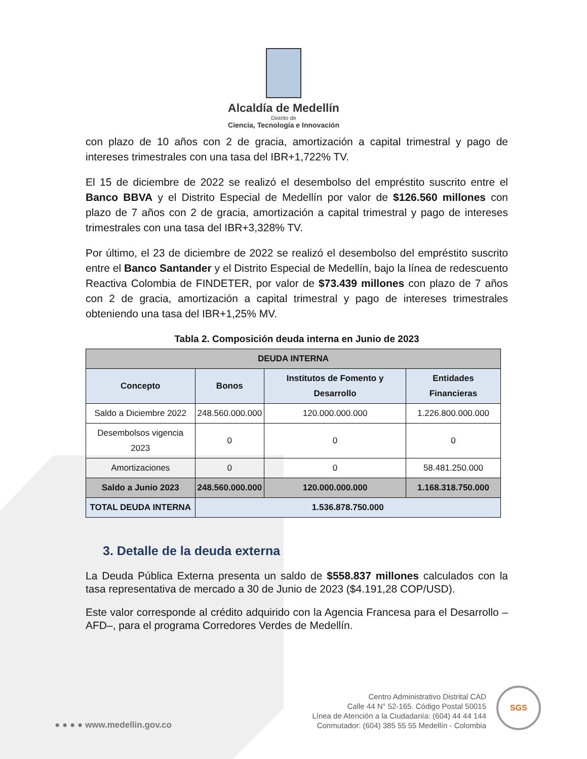Alcaldía de Medellín
Distrito de
Ciencia, Tecnología e Innovación
con plazo de 10 años con 2 de gracia, amortización a capital trimestral y pago de intereses trimestrales con una tasa del IBR+1,722% TV.
El 15 de diciembre de 2022 se realizó el desembolso del empréstito suscrito entre el Banco BBVA y el Distrito Especial de Medellín por valor de $126.560 millones con plazo de 7 años con 2 de gracia, amortización a capital trimestral y pago de intereses trimestrales con una tasa del IBR+3,328% TV.
Por último, el 23 de diciembre de 2022 se realizó el desembolso del empréstito suscrito entre el Banco Santander y el Distrito Especial de Medellín, bajo la línea de redescuento Reactiva Colombia de FINDETER, por valor de $73.439 millones con plazo de 7 años con 2 de gracia, amortización a capital trimestral y pago de intereses trimestrales obteniendo una tasa del IBR+1,25% MV.
Tabla 2. Composición deuda interna en Junio de 2023
| DEUDA INTERNA | | | |
| --- | --- | --- | --- |
| Concepto | Bonos | Institutos de Fomento y Desarrollo | Entidades Financieras |
| Saldo a Diciembre 2022 | 248.560.000.000 | 120.000.000.000 | 1.226.800.000.000 |
| Desembolsos vigencia 2023 | 0 | 0 | 0 |
| Amortizaciones | 0 | 0 | 58.481.250.000 |
| Saldo a Junio 2023 | 248.560.000.000 | 120.000.000.000 | 1.168.318.750.000 |
| TOTAL DEUDA INTERNA | 1.536.878.750.000 | | |
3. Detalle de la deuda externa
La Deuda Pública Externa presenta un saldo de $558.837 millones calculados con la tasa representativa de mercado a 30 de Junio de 2023 ($4.191,28 COP/USD).
Este valor corresponde al crédito adquirido con la Agencia Francesa para el Desarrollo –AFD–, para el programa Corredores Verdes de Medellín.
● ● ● ● www.medellin.gov.co
Centro Administrativo Distrital CAD
Calle 44 N° 52-165. Código Postal 50015
Línea de Atención a la Ciudadanía: (604) 44 44 144
Conmutador: (604) 385 55 55 Medellín - Colombia
SGS